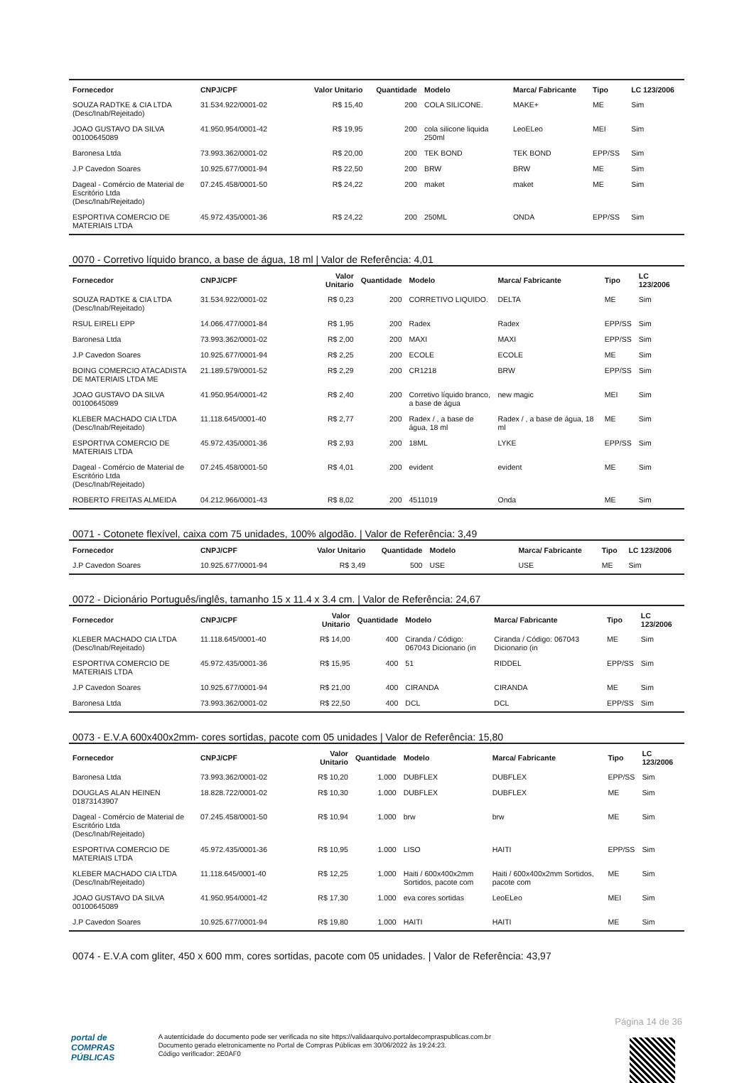| Fornecedor | CNPJ/CPF | Valor Unitario | Quantidade | Modelo | Marca/ Fabricante | Tipo | LC 123/2006 |
| --- | --- | --- | --- | --- | --- | --- | --- |
| SOUZA RADTKE & CIA LTDA (Desc/Inab/Rejeitado) | 31.534.922/0001-02 | R$ 15,40 | 200 | COLA SILICONE. | MAKE+ | ME | Sim |
| JOAO GUSTAVO DA SILVA 00100645089 | 41.950.954/0001-42 | R$ 19,95 | 200 | cola silicone liquida 250ml | LeoELeo | MEI | Sim |
| Baronesa Ltda | 73.993.362/0001-02 | R$ 20,00 | 200 | TEK BOND | TEK BOND | EPP/SS | Sim |
| J.P Cavedon Soares | 10.925.677/0001-94 | R$ 22,50 | 200 | BRW | BRW | ME | Sim |
| Dageal - Comércio de Material de Escritório Ltda (Desc/Inab/Rejeitado) | 07.245.458/0001-50 | R$ 24,22 | 200 | maket | maket | ME | Sim |
| ESPORTIVA COMERCIO DE MATERIAIS LTDA | 45.972.435/0001-36 | R$ 24,22 | 200 | 250ML | ONDA | EPP/SS | Sim |
0070 - Corretivo líquido branco, a base de água, 18 ml | Valor de Referência: 4,01
| Fornecedor | CNPJ/CPF | Valor Unitario | Quantidade | Modelo | Marca/ Fabricante | Tipo | LC 123/2006 |
| --- | --- | --- | --- | --- | --- | --- | --- |
| SOUZA RADTKE & CIA LTDA (Desc/Inab/Rejeitado) | 31.534.922/0001-02 | R$ 0,23 | 200 | CORRETIVO LIQUIDO. | DELTA | ME | Sim |
| RSUL EIRELI EPP | 14.066.477/0001-84 | R$ 1,95 | 200 | Radex | Radex | EPP/SS | Sim |
| Baronesa Ltda | 73.993.362/0001-02 | R$ 2,00 | 200 | MAXI | MAXI | EPP/SS | Sim |
| J.P Cavedon Soares | 10.925.677/0001-94 | R$ 2,25 | 200 | ECOLE | ECOLE | ME | Sim |
| BOING COMERCIO ATACADISTA DE MATERIAIS LTDA ME | 21.189.579/0001-52 | R$ 2,29 | 200 | CR1218 | BRW | EPP/SS | Sim |
| JOAO GUSTAVO DA SILVA 00100645089 | 41.950.954/0001-42 | R$ 2,40 | 200 | Corretivo líquido branco, a base de água | new magic | MEI | Sim |
| KLEBER MACHADO CIA LTDA (Desc/Inab/Rejeitado) | 11.118.645/0001-40 | R$ 2,77 | 200 | Radex / , a base de água, 18 ml | Radex / , a base de água, 18 ml | ME | Sim |
| ESPORTIVA COMERCIO DE MATERIAIS LTDA | 45.972.435/0001-36 | R$ 2,93 | 200 | 18ML | LYKE | EPP/SS | Sim |
| Dageal - Comércio de Material de Escritório Ltda (Desc/Inab/Rejeitado) | 07.245.458/0001-50 | R$ 4,01 | 200 | evident | evident | ME | Sim |
| ROBERTO FREITAS ALMEIDA | 04.212.966/0001-43 | R$ 8,02 | 200 | 4511019 | Onda | ME | Sim |
0071 - Cotonete flexível, caixa com 75 unidades, 100% algodão. | Valor de Referência: 3,49
| Fornecedor | CNPJ/CPF | Valor Unitario | Quantidade | Modelo | Marca/ Fabricante | Tipo | LC 123/2006 |
| --- | --- | --- | --- | --- | --- | --- | --- |
| J.P Cavedon Soares | 10.925.677/0001-94 | R$ 3,49 | 500 | USE | USE | ME | Sim |
0072 - Dicionário Português/inglês, tamanho 15 x 11.4 x 3.4 cm. | Valor de Referência: 24,67
| Fornecedor | CNPJ/CPF | Valor Unitario | Quantidade | Modelo | Marca/ Fabricante | Tipo | LC 123/2006 |
| --- | --- | --- | --- | --- | --- | --- | --- |
| KLEBER MACHADO CIA LTDA (Desc/Inab/Rejeitado) | 11.118.645/0001-40 | R$ 14,00 | 400 | Ciranda / Código: 067043 Dicionario (in | Ciranda / Código: 067043 Dicionario (in | ME | Sim |
| ESPORTIVA COMERCIO DE MATERIAIS LTDA | 45.972.435/0001-36 | R$ 15,95 | 400 | 51 | RIDDEL | EPP/SS | Sim |
| J.P Cavedon Soares | 10.925.677/0001-94 | R$ 21,00 | 400 | CIRANDA | CIRANDA | ME | Sim |
| Baronesa Ltda | 73.993.362/0001-02 | R$ 22,50 | 400 | DCL | DCL | EPP/SS | Sim |
0073 - E.V.A 600x400x2mm- cores sortidas, pacote com 05 unidades | Valor de Referência: 15,80
| Fornecedor | CNPJ/CPF | Valor Unitario | Quantidade | Modelo | Marca/ Fabricante | Tipo | LC 123/2006 |
| --- | --- | --- | --- | --- | --- | --- | --- |
| Baronesa Ltda | 73.993.362/0001-02 | R$ 10,20 | 1.000 | DUBFLEX | DUBFLEX | EPP/SS | Sim |
| DOUGLAS ALAN HEINEN 01873143907 | 18.828.722/0001-02 | R$ 10,30 | 1.000 | DUBFLEX | DUBFLEX | ME | Sim |
| Dageal - Comércio de Material de Escritório Ltda (Desc/Inab/Rejeitado) | 07.245.458/0001-50 | R$ 10,94 | 1.000 | brw | brw | ME | Sim |
| ESPORTIVA COMERCIO DE MATERIAIS LTDA | 45.972.435/0001-36 | R$ 10,95 | 1.000 | LISO | HAITI | EPP/SS | Sim |
| KLEBER MACHADO CIA LTDA (Desc/Inab/Rejeitado) | 11.118.645/0001-40 | R$ 12,25 | 1.000 | Haiti / 600x400x2mm Sortidos, pacote com | Haiti / 600x400x2mm Sortidos, pacote com | ME | Sim |
| JOAO GUSTAVO DA SILVA 00100645089 | 41.950.954/0001-42 | R$ 17,30 | 1.000 | eva cores sortidas | LeoELeo | MEI | Sim |
| J.P Cavedon Soares | 10.925.677/0001-94 | R$ 19,80 | 1.000 | HAITI | HAITI | ME | Sim |
0074 - E.V.A com gliter, 450 x 600 mm, cores sortidas, pacote com 05 unidades. | Valor de Referência: 43,97
Página 14 de 36
portal de
COMPRAS
PÚBLICAS A autenticidade do documento pode ser verificada no site https://validaarquivo.portaldecompraspublicas.com.br
Documento gerado eletronicamente no Portal de Compras Públicas em 30/06/2022 às 19:24:23.
Código verificador: 2E0AF0